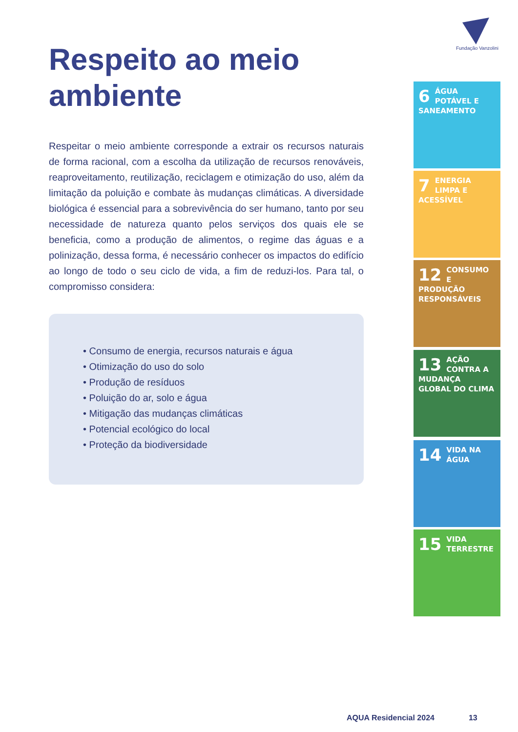Fundação Vanzolini
Respeito ao meio ambiente
Respeitar o meio ambiente corresponde a extrair os recursos naturais de forma racional, com a escolha da utilização de recursos renováveis, reaproveitamento, reutilização, reciclagem e otimização do uso, além da limitação da poluição e combate às mudanças climáticas. A diversidade biológica é essencial para a sobrevivência do ser humano, tanto por seu necessidade de natureza quanto pelos serviços dos quais ele se beneficia, como a produção de alimentos, o regime das águas e a polinização, dessa forma, é necessário conhecer os impactos do edifício ao longo de todo o seu ciclo de vida, a fim de reduzi-los. Para tal, o compromisso considera:
• Consumo de energia, recursos naturais e água
• Otimização do uso do solo
• Produção de resíduos
• Poluição do ar, solo e água
• Mitigação das mudanças climáticas
• Potencial ecológico do local
• Proteção da biodiversidade
6
ÁGUA POTÁVEL E SANEAMENTO
7
ENERGIA LIMPA E ACESSÍVEL
12
CONSUMO E PRODUÇÃO RESPONSÁVEIS
13
AÇÃO CONTRA A MUDANÇA GLOBAL DO CLIMA
14
VIDA NA ÁGUA
15
VIDA TERRESTRE
AQUA Residencial 2024 13